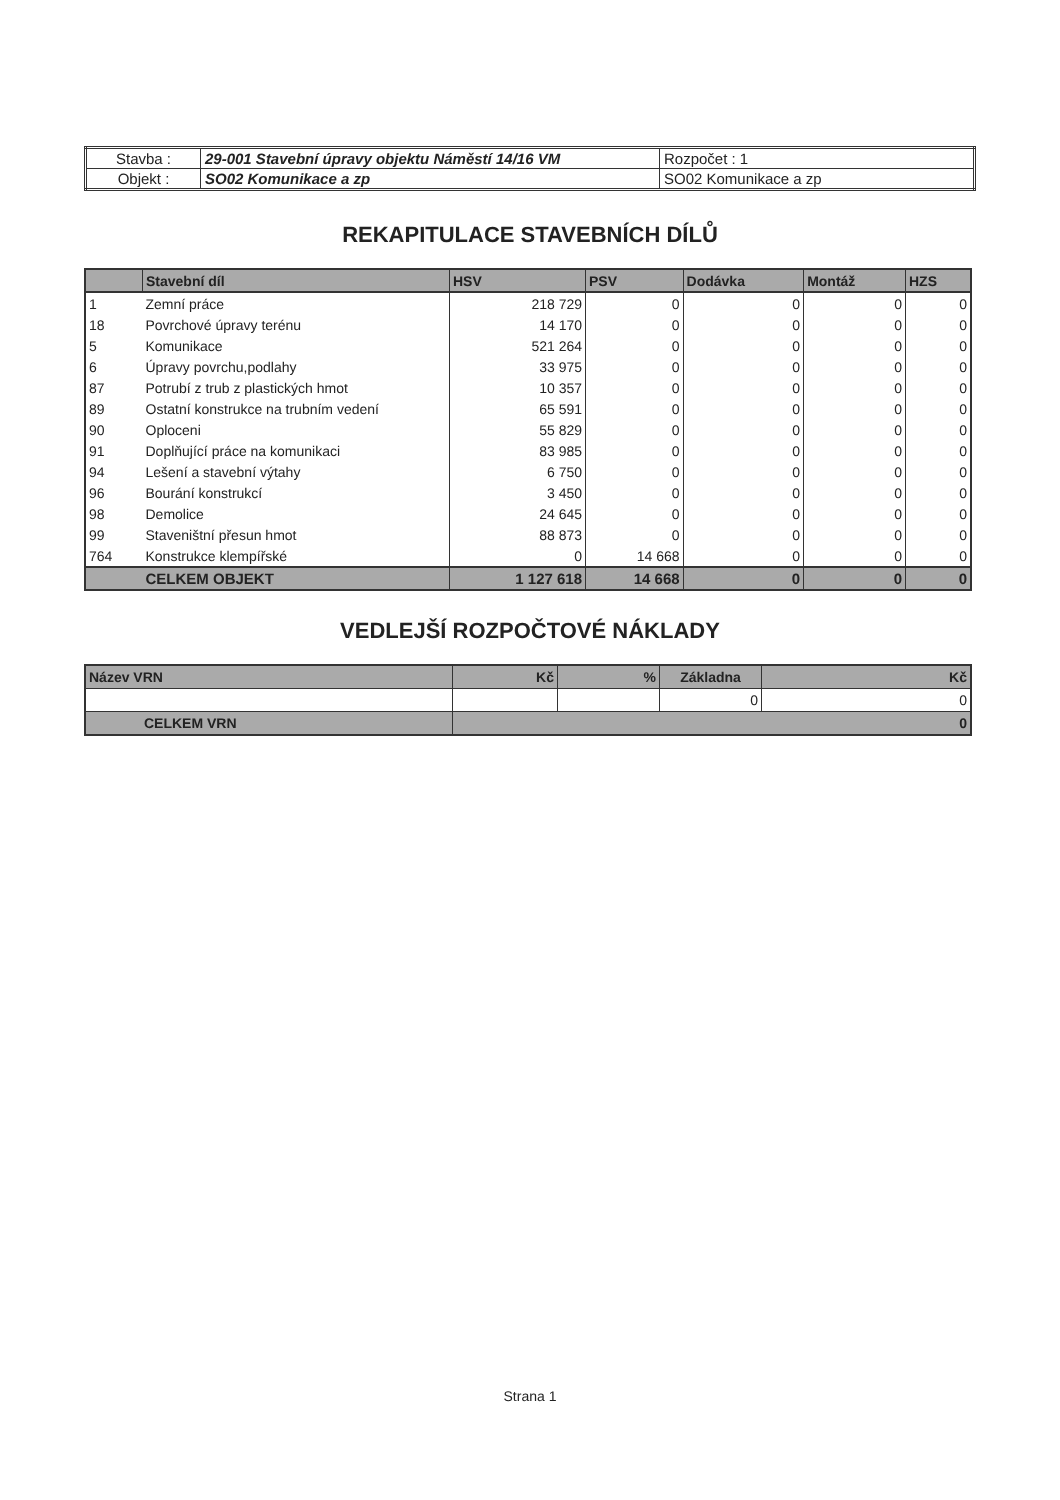| Stavba : | 29-001 Stavební úpravy objektu Náměstí 14/16 VM | Rozpočet : 1 |
| Objekt : | SO02 Komunikace a zp | SO02 Komunikace a zp |
REKAPITULACE STAVEBNÍCH DÍLŮ
| | Stavební díl | HSV | PSV | Dodávka | Montáž | HZS |
| --- | --- | --- | --- | --- | --- | --- |
| 1 | Zemní práce | 218 729 | 0 | 0 | 0 | 0 |
| 18 | Povrchové úpravy terénu | 14 170 | 0 | 0 | 0 | 0 |
| 5 | Komunikace | 521 264 | 0 | 0 | 0 | 0 |
| 6 | Úpravy povrchu,podlahy | 33 975 | 0 | 0 | 0 | 0 |
| 87 | Potrubí z trub z plastických hmot | 10 357 | 0 | 0 | 0 | 0 |
| 89 | Ostatní konstrukce na trubním vedení | 65 591 | 0 | 0 | 0 | 0 |
| 90 | Oploceni | 55 829 | 0 | 0 | 0 | 0 |
| 91 | Doplňující práce na komunikaci | 83 985 | 0 | 0 | 0 | 0 |
| 94 | Lešení a stavební výtahy | 6 750 | 0 | 0 | 0 | 0 |
| 96 | Bourání konstrukcí | 3 450 | 0 | 0 | 0 | 0 |
| 98 | Demolice | 24 645 | 0 | 0 | 0 | 0 |
| 99 | Staveništní přesun hmot | 88 873 | 0 | 0 | 0 | 0 |
| 764 | Konstrukce klempířské | 0 | 14 668 | 0 | 0 | 0 |
| | CELKEM OBJEKT | 1 127 618 | 14 668 | 0 | 0 | 0 |
VEDLEJŠÍ ROZPOČTOVÉ NÁKLADY
| Název VRN | Kč | % | Základna | Kč |
| --- | --- | --- | --- | --- |
| | | | 0 | 0 |
| CELKEM VRN | 0 | | | |
Strana 1